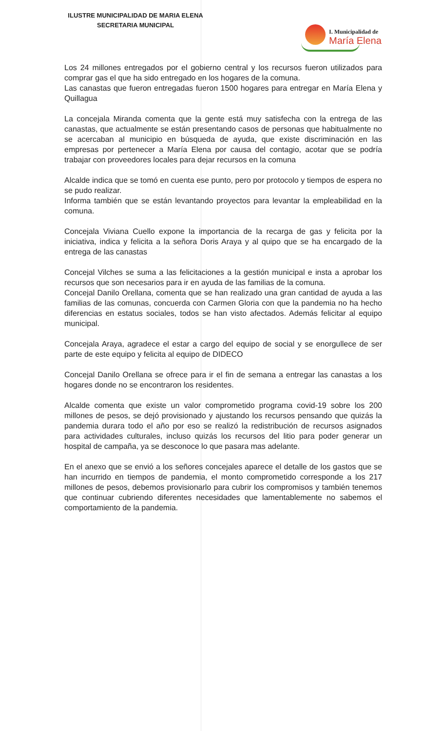ILUSTRE MUNICIPALIDAD DE MARIA ELENA
SECRETARIA MUNICIPAL
I. Municipalidad de
María Elena
Los 24 millones entregados por el gobierno central y los recursos fueron utilizados para comprar gas el que ha sido entregado en los hogares de la comuna.
Las canastas que fueron entregadas fueron 1500 hogares para entregar en María Elena y Quillagua
La concejala Miranda comenta que la gente está muy satisfecha con la entrega de las canastas, que actualmente se están presentando casos de personas que habitualmente no se acercaban al municipio en búsqueda de ayuda, que existe discriminación en las empresas por pertenecer a María Elena por causa del contagio, acotar que se podría trabajar con proveedores locales para dejar recursos en la comuna
Alcalde indica que se tomó en cuenta ese punto, pero por protocolo y tiempos de espera no se pudo realizar.
Informa también que se están levantando proyectos para levantar la empleabilidad en la comuna.
Concejala Viviana Cuello expone la importancia de la recarga de gas y felicita por la iniciativa, indica y felicita a la señora Doris Araya y al quipo que se ha encargado de la entrega de las canastas
Concejal Vilches se suma a las felicitaciones a la gestión municipal e insta a aprobar los recursos que son necesarios para ir en ayuda de las familias de la comuna.
Concejal Danilo Orellana, comenta que se han realizado una gran cantidad de ayuda a las familias de las comunas, concuerda con Carmen Gloria con que la pandemia no ha hecho diferencias en estatus sociales, todos se han visto afectados. Además felicitar al equipo municipal.
Concejala Araya, agradece el estar a cargo del equipo de social y se enorgullece de ser parte de este equipo y felicita al equipo de DIDECO
Concejal Danilo Orellana se ofrece para ir el fin de semana a entregar las canastas a los hogares donde no se encontraron los residentes.
Alcalde comenta que existe un valor comprometido programa covid-19 sobre los 200 millones de pesos, se dejó provisionado y ajustando los recursos pensando que quizás la pandemia durara todo el año por eso se realizó la redistribución de recursos asignados para actividades culturales, incluso quizás los recursos del litio para poder generar un hospital de campaña, ya se desconoce lo que pasara mas adelante.
En el anexo que se envió a los señores concejales aparece el detalle de los gastos que se han incurrido en tiempos de pandemia, el monto comprometido corresponde a los 217 millones de pesos, debemos provisionarlo para cubrir los compromisos y también tenemos que continuar cubriendo diferentes necesidades que lamentablemente no sabemos el comportamiento de la pandemia.